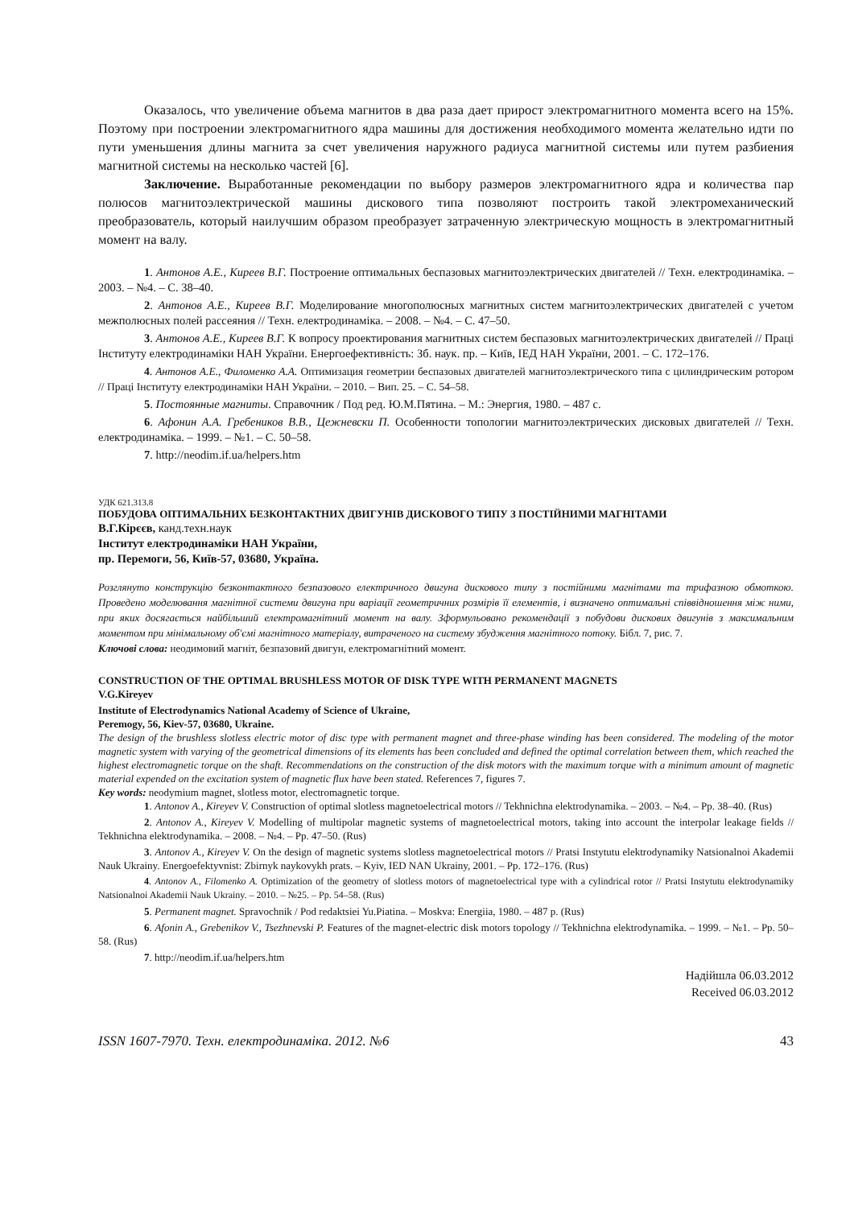Оказалось, что увеличение объема магнитов в два раза дает прирост электромагнитного момента всего на 15%. Поэтому при построении электромагнитного ядра машины для достижения необходимого момента желательно идти по пути уменьшения длины магнита за счет увеличения наружного радиуса магнитной системы или путем разбиения магнитной системы на несколько частей [6].
Заключение. Выработанные рекомендации по выбору размеров электромагнитного ядра и количества пар полюсов магнитоэлектрической машины дискового типа позволяют построить такой электромеханический преобразователь, который наилучшим образом преобразует затраченную электрическую мощность в электромагнитный момент на валу.
1. Антонов А.Е., Киреев В.Г. Построение оптимальных беспазовых магнитоэлектрических двигателей // Техн. електродинаміка. – 2003. – №4. – С. 38–40.
2. Антонов А.Е., Киреев В.Г. Моделирование многополюсных магнитных систем магнитоэлектрических двигателей с учетом межполюсных полей рассеяния // Техн. електродинаміка. – 2008. – №4. – С. 47–50.
3. Антонов А.Е., Киреев В.Г. К вопросу проектирования магнитных систем беспазовых магнитоэлектрических двигателей // Праці Інституту електродинаміки НАН України. Енергоефективність: Зб. наук. пр. – Київ, ІЕД НАН України, 2001. – С. 172–176.
4. Антонов А.Е., Филоменко А.А. Оптимизация геометрии беспазовых двигателей магнитоэлектрического типа с цилиндрическим ротором // Праці Інституту електродинаміки НАН України. – 2010. – Вип. 25. – С. 54–58.
5. Постоянные магниты. Справочник / Под ред. Ю.М.Пятина. – М.: Энергия, 1980. – 487 с.
6. Афонин А.А. Гребеников В.В., Цежневски П. Особенности топологии магнитоэлектрических дисковых двигателей // Техн. електродинаміка. – 1999. – №1. – С. 50–58.
7. http://neodim.if.ua/helpers.htm
УДК 621.313.8
ПОБУДОВА ОПТИМАЛЬНИХ БЕЗКОНТАКТНИХ ДВИГУНІВ ДИСКОВОГО ТИПУ З ПОСТІЙНИМИ МАГНІТАМИ
В.Г.Кірєєв, канд.техн.наук
Інститут електродинаміки НАН України,
пр. Перемоги, 56, Київ-57, 03680, Україна.
Розглянуто конструкцію безконтактного безпазового електричного двигуна дискового типу з постійними магнітами та трифазною обмоткою. Проведено моделювання магнітної системи двигуна при варіації геометричних розмірів її елементів, і визначено оптимальні співвідношення між ними, при яких досягається найбільший електромагнітний момент на валу. Зформульовано рекомендації з побудови дискових двигунів з максимальним моментом при мінімальному об'ємі магнітного матеріалу, витраченого на систему збудження магнітного потоку. Бібл. 7, рис. 7.
Ключові слова: неодимовий магніт, безпазовий двигун, електромагнітний момент.
CONSTRUCTION OF THE OPTIMAL BRUSHLESS MOTOR OF DISK TYPE WITH PERMANENT MAGNETS
V.G.Kireyev
Institute of Electrodynamics National Academy of Science of Ukraine,
Peremogy, 56, Kiev-57, 03680, Ukraine.
The design of the brushless slotless electric motor of disc type with permanent magnet and three-phase winding has been considered. The modeling of the motor magnetic system with varying of the geometrical dimensions of its elements has been concluded and defined the optimal correlation between them, which reached the highest electromagnetic torque on the shaft. Recommendations on the construction of the disk motors with the maximum torque with a minimum amount of magnetic material expended on the excitation system of magnetic flux have been stated. References 7, figures 7.
Key words: neodymium magnet, slotless motor, electromagnetic torque.
1. Antonov A., Kireyev V. Construction of optimal slotless magnetoelectrical motors // Tekhnichna elektrodynamika. – 2003. – №4. – Pp. 38–40. (Rus)
2. Antonov A., Kireyev V. Modelling of multipolar magnetic systems of magnetoelectrical motors, taking into account the interpolar leakage fields // Tekhnichna elektrodynamika. – 2008. – №4. – Pp. 47–50. (Rus)
3. Antonov A., Kireyev V. On the design of magnetic systems slotless magnetoelectrical motors // Pratsi Instytutu elektrodynamiky Natsionalnoi Akademii Nauk Ukrainy. Energoefektyvnist: Zbirnyk naykovykh prats. – Kyiv, IED NAN Ukrainy, 2001. – Pp. 172–176. (Rus)
4. Antonov A., Filomenko A. Optimization of the geometry of slotless motors of magnetoelectrical type with a cylindrical rotor // Pratsi Instytutu elektrodynamiky Natsionalnoi Akademii Nauk Ukrainy. – 2010. – №25. – Pp. 54–58. (Rus)
5. Permanent magnet. Spravochnik / Pod redaktsiei Yu.Piatina. – Moskva: Energiia, 1980. – 487 p. (Rus)
6. Afonin A., Grebenikov V., Tsezhnevski P. Features of the magnet-electric disk motors topology // Tekhnichna elektrodynamika. – 1999. – №1. – Pp. 50–58. (Rus)
7. http://neodim.if.ua/helpers.htm
Надійшла 06.03.2012
Received 06.03.2012
ISSN 1607-7970. Техн. електродинаміка. 2012. №6 43